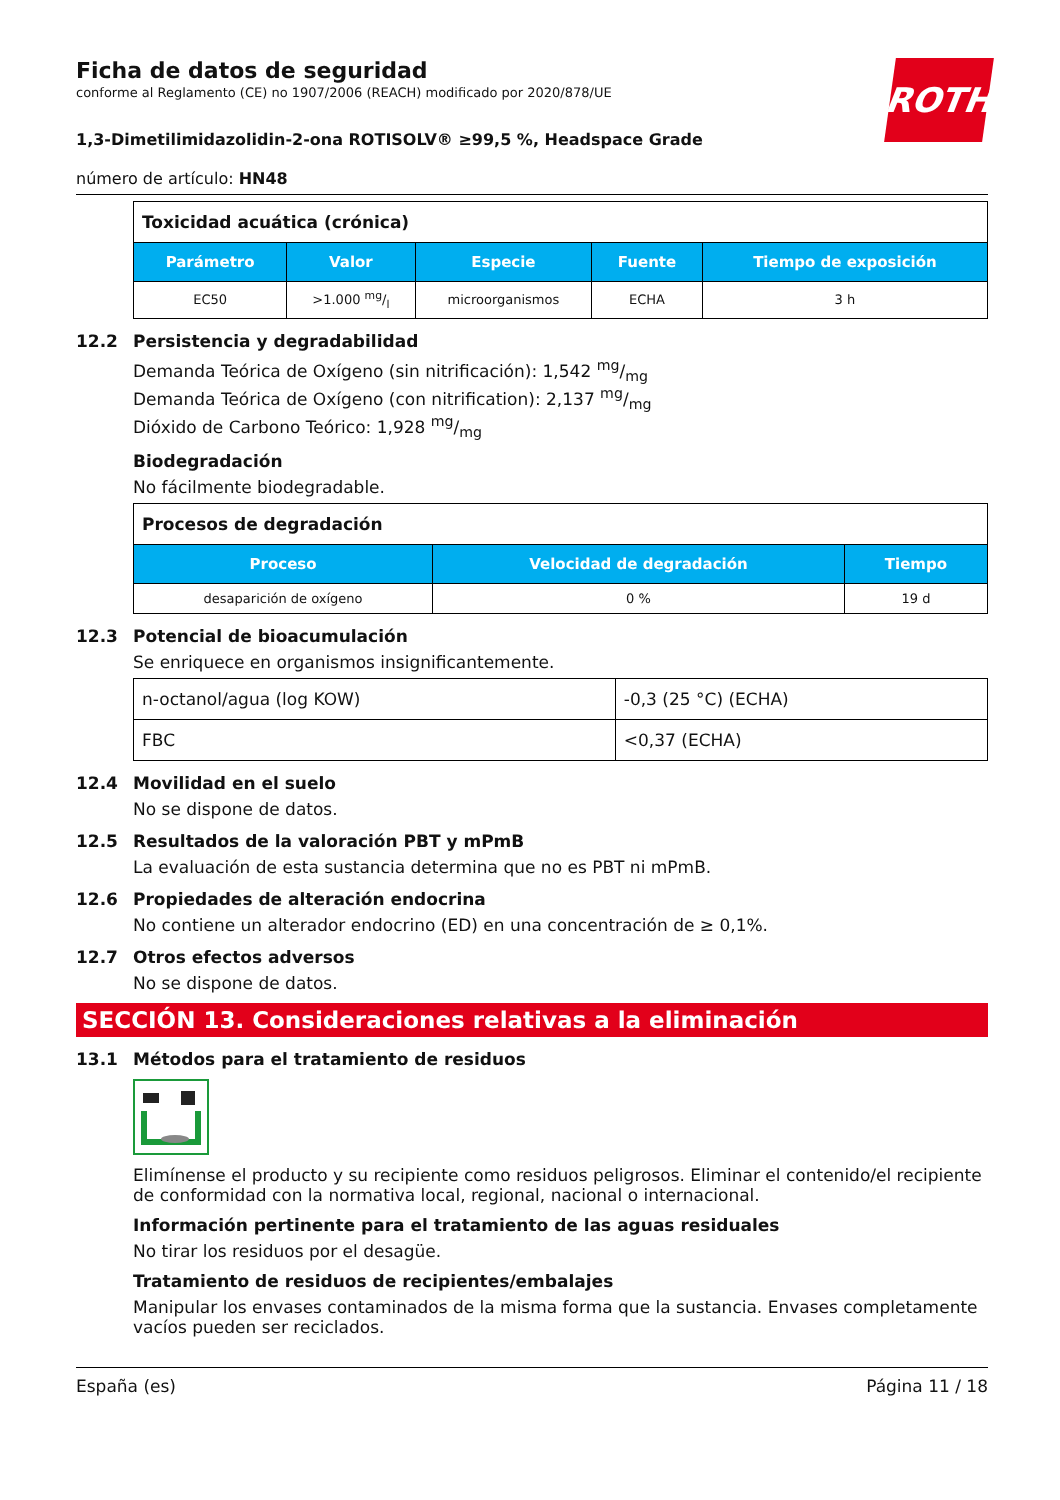ROTH
Ficha de datos de seguridad
conforme al Reglamento (CE) no 1907/2006 (REACH) modificado por 2020/878/UE
1,3-Dimetilimidazolidin-2-ona ROTISOLV® ≥99,5 %, Headspace Grade
número de artículo: HN48
| Toxicidad acuática (crónica) | | | | |
| Parámetro | Valor | Especie | Fuente | Tiempo de exposición |
| EC50 | >1.000 mg/l | microorganismos | ECHA | 3 h |
12.2 Persistencia y degradabilidad
Demanda Teórica de Oxígeno (sin nitrificación): 1,542 mg/mg
Demanda Teórica de Oxígeno (con nitrification): 2,137 mg/mg
Dióxido de Carbono Teórico: 1,928 mg/mg
Biodegradación
No fácilmente biodegradable.
| Procesos de degradación | | |
| Proceso | Velocidad de degradación | Tiempo |
| desaparición de oxígeno | 0 % | 19 d |
12.3 Potencial de bioacumulación
Se enriquece en organismos insignificantemente.
| n-octanol/agua (log KOW) | -0,3 (25 °C) (ECHA) |
| FBC | <0,37 (ECHA) |
12.4 Movilidad en el suelo
No se dispone de datos.
12.5 Resultados de la valoración PBT y mPmB
La evaluación de esta sustancia determina que no es PBT ni mPmB.
12.6 Propiedades de alteración endocrina
No contiene un alterador endocrino (ED) en una concentración de ≥ 0,1%.
12.7 Otros efectos adversos
No se dispone de datos.
SECCIÓN 13. Consideraciones relativas a la eliminación
13.1 Métodos para el tratamiento de residuos
Elimínense el producto y su recipiente como residuos peligrosos. Eliminar el contenido/el recipiente de conformidad con la normativa local, regional, nacional o internacional.
Información pertinente para el tratamiento de las aguas residuales
No tirar los residuos por el desagüe.
Tratamiento de residuos de recipientes/embalajes
Manipular los envases contaminados de la misma forma que la sustancia. Envases completamente vacíos pueden ser reciclados.
España (es) Página 11 / 18